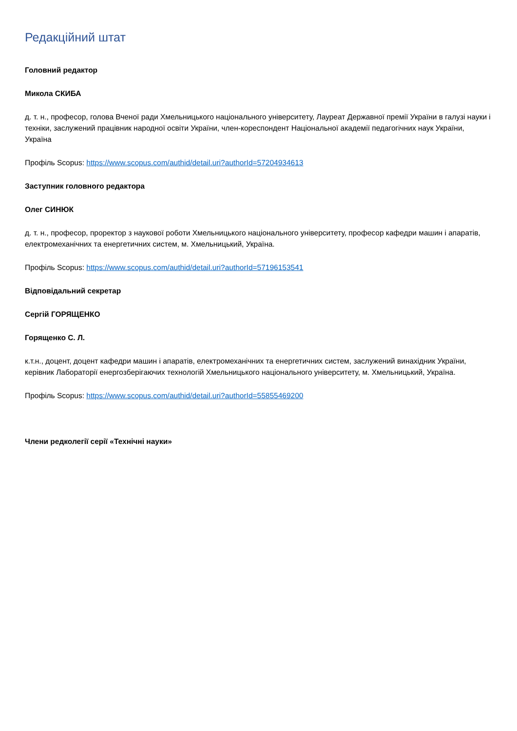Редакційний штат
Головний редактор
Микола СКИБА
д. т. н., професор, голова Вченої ради Хмельницького національного університету, Лауреат Державної премії України в галузі науки і техніки, заслужений працівник народної освіти України, член-кореспондент Національної академії педагогічних наук України, Україна
Профіль Scopus: https://www.scopus.com/authid/detail.uri?authorId=57204934613
Заступник головного редактора
Олег СИНЮК
д. т. н., професор, проректор з наукової роботи Хмельницького національного університету, професор кафедри машин і апаратів, електромеханічних та енергетичних систем, м. Хмельницький, Україна.
Профіль Scopus: https://www.scopus.com/authid/detail.uri?authorId=57196153541
Відповідальний секретар
Сергій ГОРЯЩЕНКО
Горященко С. Л.
к.т.н., доцент, доцент кафедри машин і апаратів, електромеханічних та енергетичних систем, заслужений винахідник України, керівник Лабораторії енергозберігаючих технологій Хмельницького національного університету, м. Хмельницький, Україна.
Профіль Scopus: https://www.scopus.com/authid/detail.uri?authorId=55855469200
Члени редколегії серії «Технічні науки»